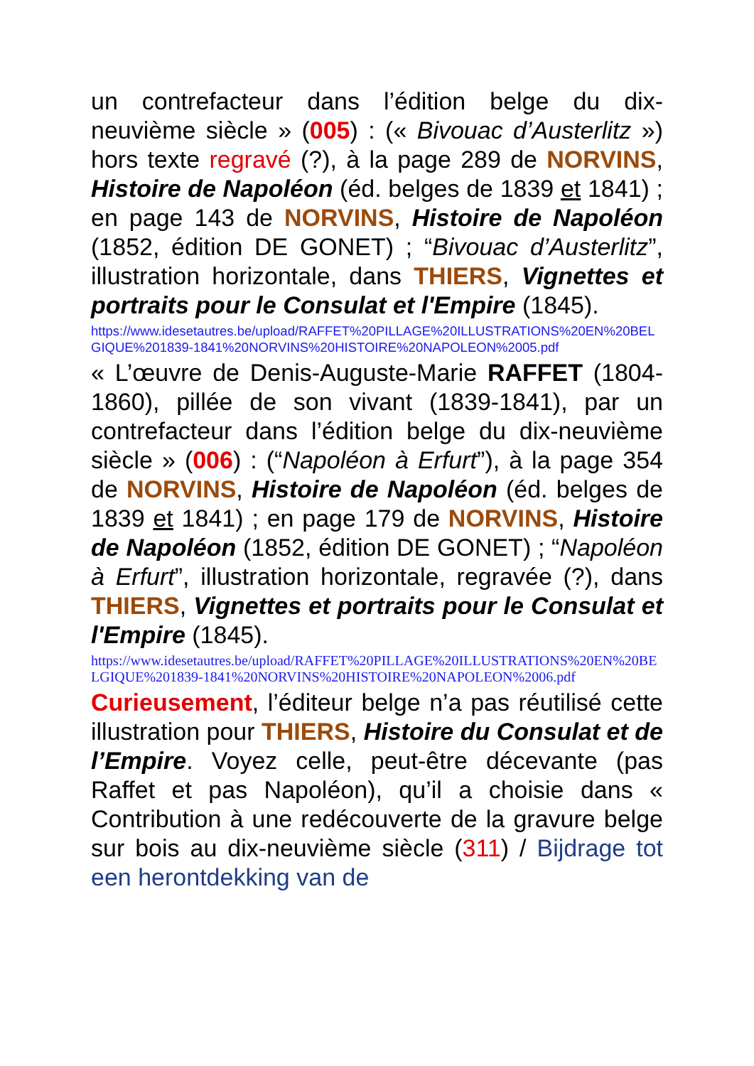un contrefacteur dans l’édition belge du dix-neuvième siècle » (005) : (« Bivouac d’Austerlitz ») hors texte regravé (?), à la page 289 de NORVINS, Histoire de Napoléon (éd. belges de 1839 et 1841) ; en page 143 de NORVINS, Histoire de Napoléon (1852, édition DE GONET) ; “Bivouac d’Austerlitz”, illustration horizontale, dans THIERS, Vignettes et portraits pour le Consulat et l'Empire (1845).
https://www.idesetautres.be/upload/RAFFET%20PILLAGE%20ILLUSTRATIONS%20EN%20BELGIQUE%201839-1841%20NORVINS%20HISTOIRE%20NAPOLEON%2005.pdf
« L’œuvre de Denis-Auguste-Marie RAFFET (1804-1860), pillée de son vivant (1839-1841), par un contrefacteur dans l’édition belge du dix-neuvième siècle » (006) : (“Napoléon à Erfurt”), à la page 354 de NORVINS, Histoire de Napoléon (éd. belges de 1839 et 1841) ; en page 179 de NORVINS, Histoire de Napoléon (1852, édition DE GONET) ; “Napoléon à Erfurt”, illustration horizontale, regravée (?), dans THIERS, Vignettes et portraits pour le Consulat et l'Empire (1845).
https://www.idesetautres.be/upload/RAFFET%20PILLAGE%20ILLUSTRATIONS%20EN%20BELGIQUE%201839-1841%20NORVINS%20HISTOIRE%20NAPOLEON%2006.pdf
Curieusement, l’éditeur belge n’a pas réutilisé cette illustration pour THIERS, Histoire du Consulat et de l’Empire. Voyez celle, peut-être décevante (pas Raffet et pas Napoléon), qu’il a choisie dans « Contribution à une redécouverte de la gravure belge sur bois au dix-neuvième siècle (311) / Bijdrage tot een herontdekking van de